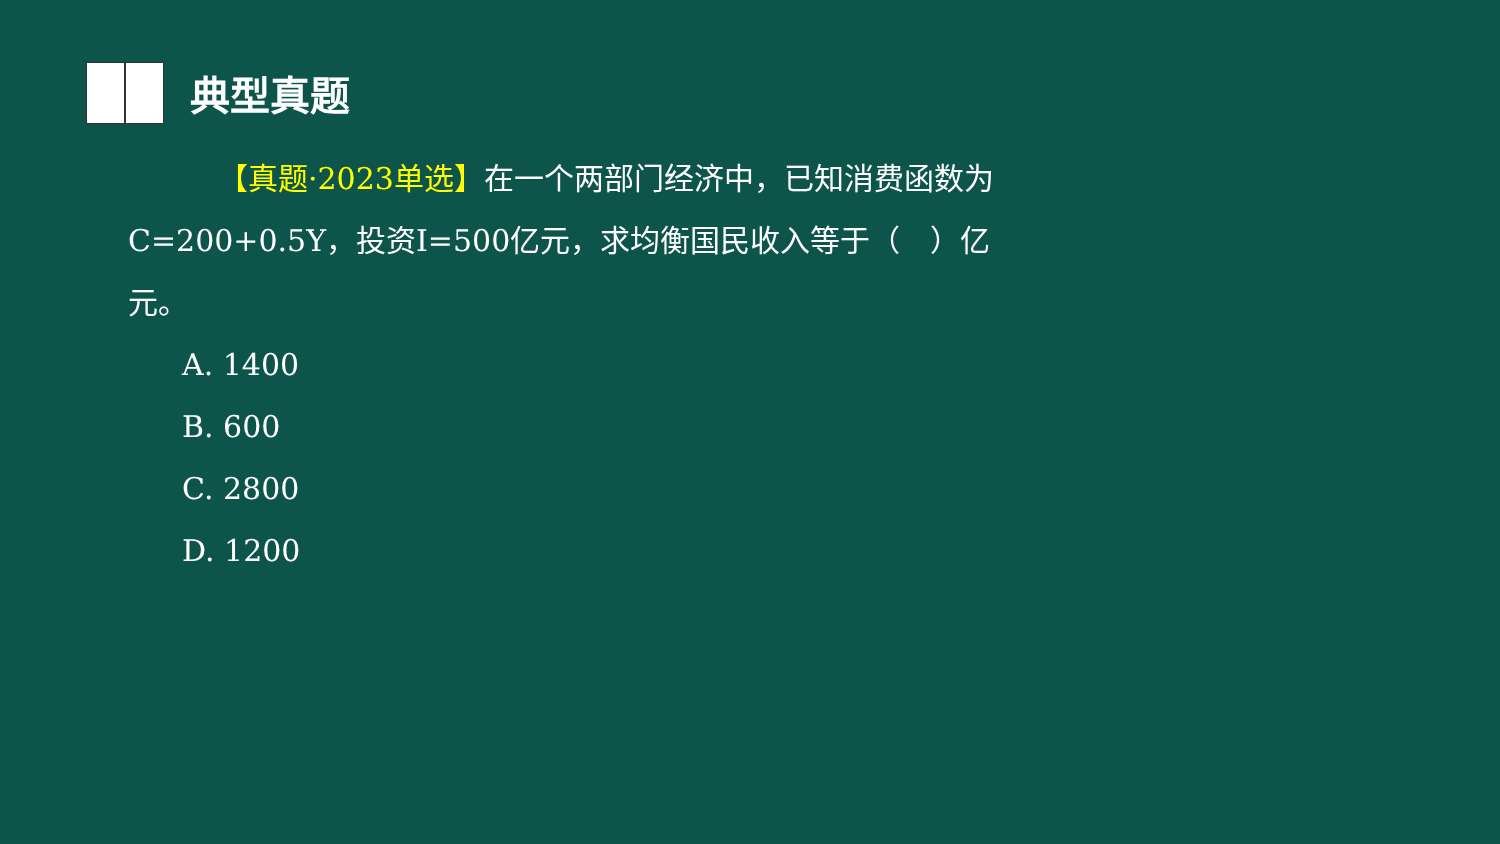典型真题
   【真题·2023单选】在一个两部门经济中，已知消费函数为C=200+0.5Y，投资I=500亿元，求均衡国民收入等于（　）亿元。
A. 1400
B. 600
C. 2800
D. 1200